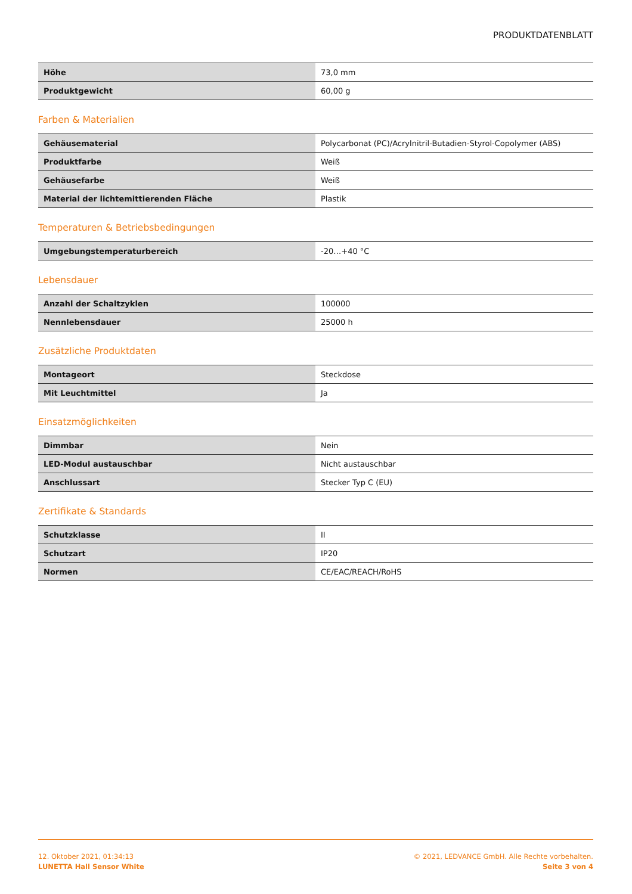PRODUKTDATENBLATT
| Höhe | 73,0 mm |
| Produktgewicht | 60,00 g |
Farben & Materialien
| Gehäusematerial | Polycarbonat (PC)/Acrylnitril-Butadien-Styrol-Copolymer (ABS) |
| Produktfarbe | Weiß |
| Gehäusefarbe | Weiß |
| Material der lichtemittierenden Fläche | Plastik |
Temperaturen & Betriebsbedingungen
| Umgebungstemperaturbereich | -20…+40 °C |
Lebensdauer
| Anzahl der Schaltzyklen | 100000 |
| Nennlebensdauer | 25000 h |
Zusätzliche Produktdaten
| Montageort | Steckdose |
| Mit Leuchtmittel | Ja |
Einsatzmöglichkeiten
| Dimmbar | Nein |
| LED-Modul austauschbar | Nicht austauschbar |
| Anschlussart | Stecker Typ C (EU) |
Zertifikate & Standards
| Schutzklasse | II |
| Schutzart | IP20 |
| Normen | CE/EAC/REACH/RoHS |
12. Oktober 2021, 01:34:13
LUNETTA Hall Sensor White
© 2021, LEDVANCE GmbH. Alle Rechte vorbehalten.
Seite 3 von 4